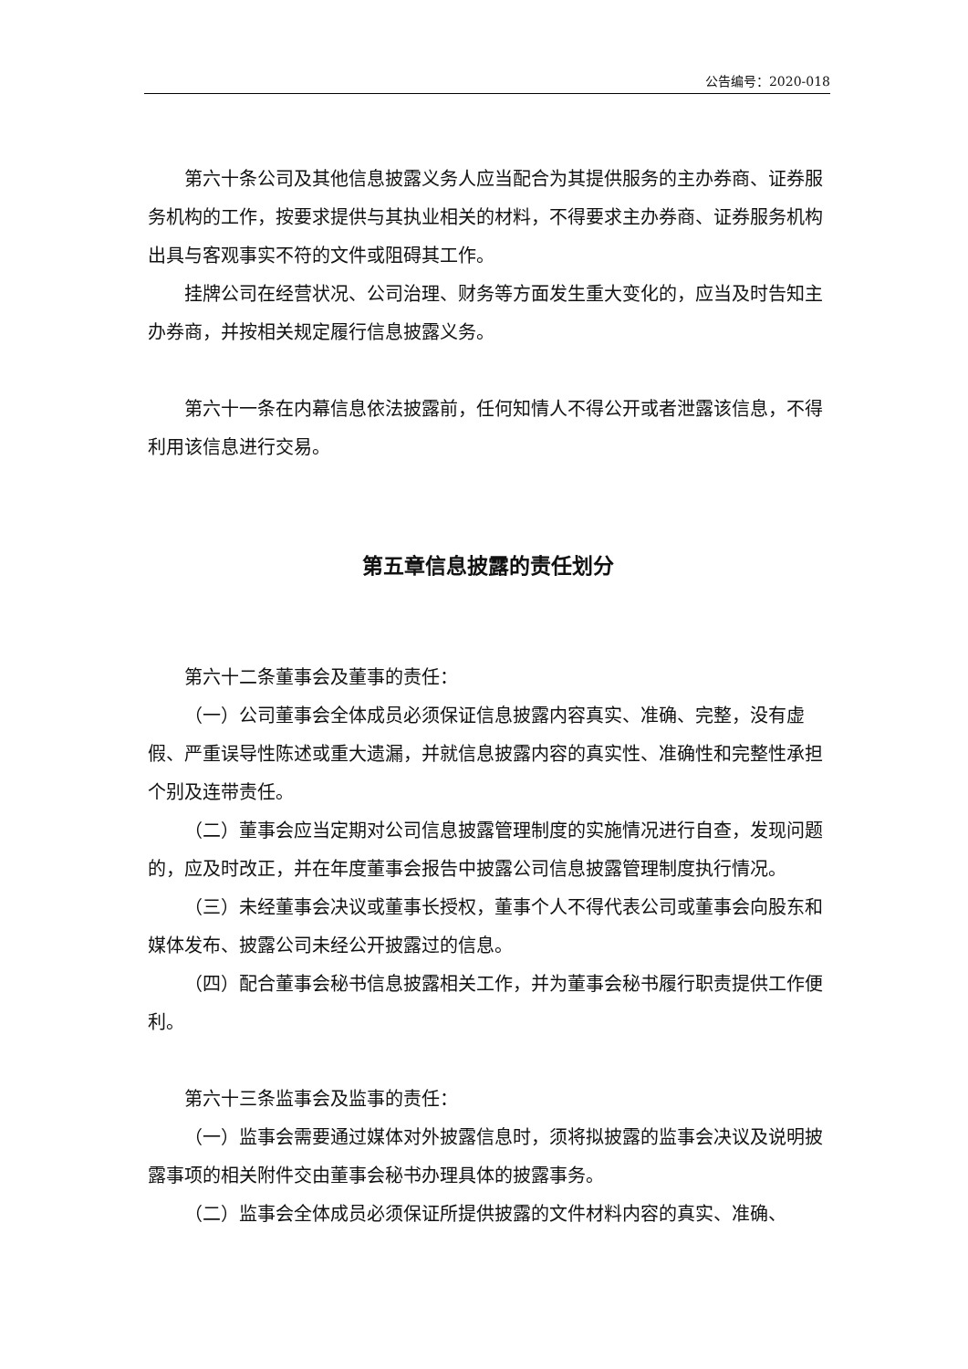公告编号：2020-018
第六十条公司及其他信息披露义务人应当配合为其提供服务的主办券商、证券服务机构的工作，按要求提供与其执业相关的材料，不得要求主办券商、证券服务机构出具与客观事实不符的文件或阻碍其工作。
挂牌公司在经营状况、公司治理、财务等方面发生重大变化的，应当及时告知主办券商，并按相关规定履行信息披露义务。
第六十一条在内幕信息依法披露前，任何知情人不得公开或者泄露该信息，不得利用该信息进行交易。
第五章信息披露的责任划分
第六十二条董事会及董事的责任：
（一）公司董事会全体成员必须保证信息披露内容真实、准确、完整，没有虚假、严重误导性陈述或重大遗漏，并就信息披露内容的真实性、准确性和完整性承担个别及连带责任。
（二）董事会应当定期对公司信息披露管理制度的实施情况进行自查，发现问题的，应及时改正，并在年度董事会报告中披露公司信息披露管理制度执行情况。
（三）未经董事会决议或董事长授权，董事个人不得代表公司或董事会向股东和媒体发布、披露公司未经公开披露过的信息。
（四）配合董事会秘书信息披露相关工作，并为董事会秘书履行职责提供工作便利。
第六十三条监事会及监事的责任：
（一）监事会需要通过媒体对外披露信息时，须将拟披露的监事会决议及说明披露事项的相关附件交由董事会秘书办理具体的披露事务。
（二）监事会全体成员必须保证所提供披露的文件材料内容的真实、准确、